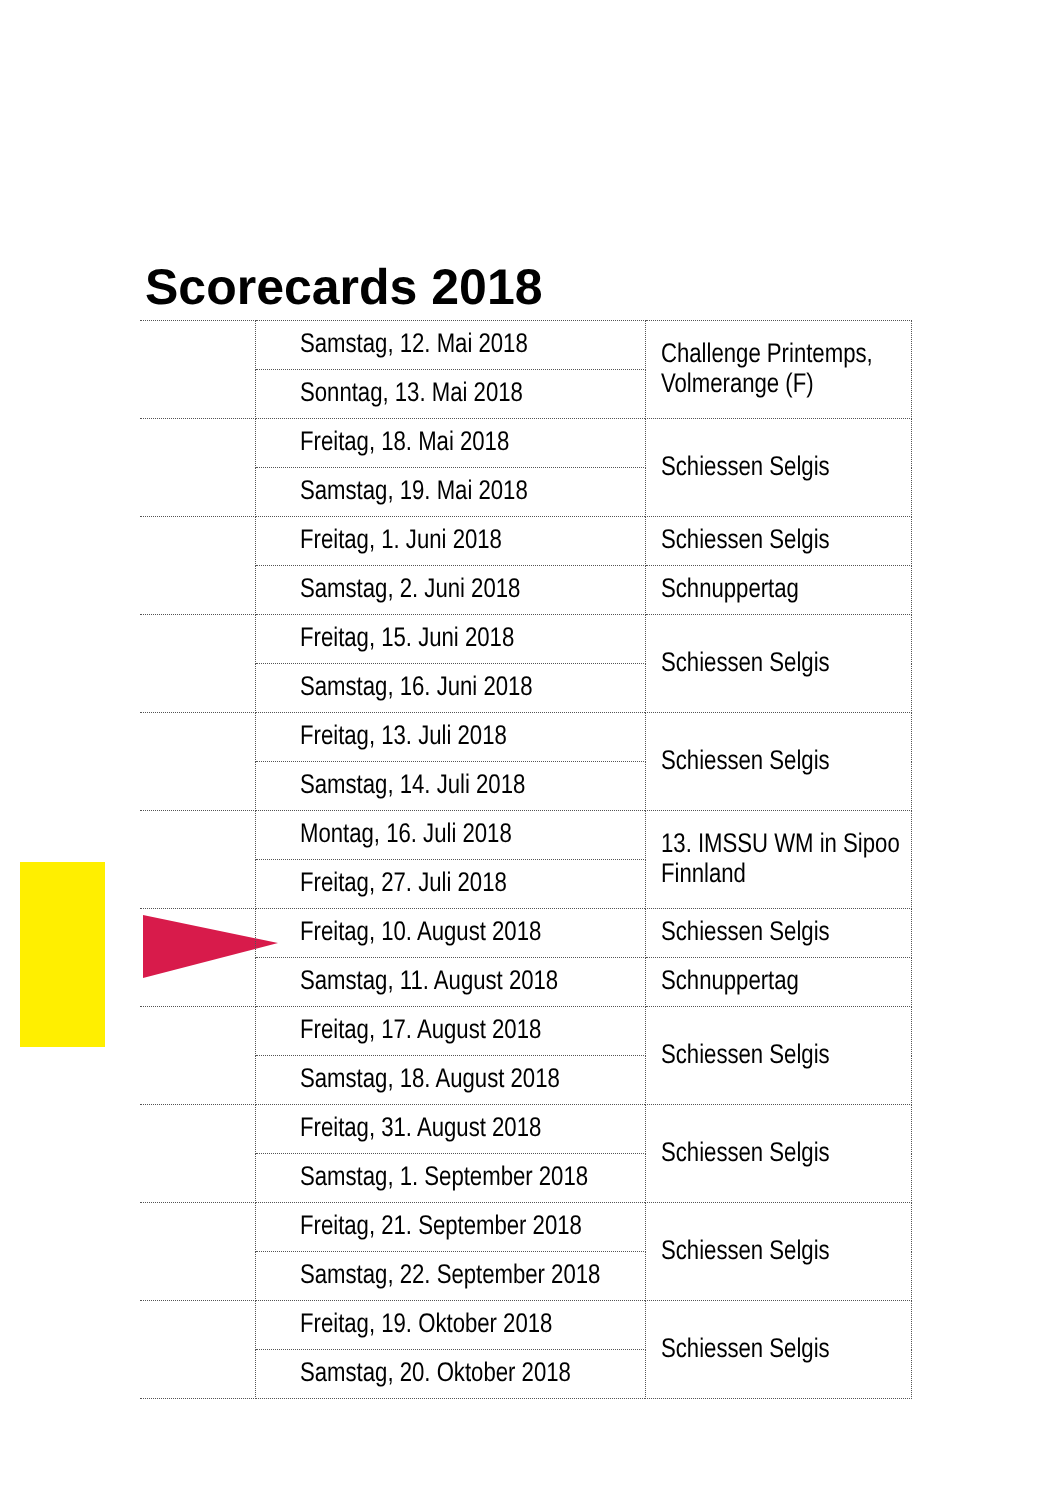Scorecards 2018
| | Samstag, 12. Mai 2018 | Challenge Printemps, Volmerange (F) |
| | Sonntag, 13. Mai 2018 | |
| | Freitag, 18. Mai 2018 | Schiessen Selgis |
| | Samstag, 19. Mai 2018 | |
| | Freitag, 1. Juni 2018 | Schiessen Selgis |
| | Samstag, 2. Juni 2018 | Schnuppertag |
| | Freitag, 15. Juni 2018 | Schiessen Selgis |
| | Samstag, 16. Juni 2018 | |
| | Freitag, 13. Juli 2018 | Schiessen Selgis |
| | Samstag, 14. Juli 2018 | |
| | Montag, 16. Juli 2018 | 13. IMSSU WM in Sipoo Finnland |
| | Freitag, 27. Juli 2018 | |
| | Freitag, 10. August 2018 | Schiessen Selgis |
| | Samstag, 11. August 2018 | Schnuppertag |
| | Freitag, 17. August 2018 | Schiessen Selgis |
| | Samstag, 18. August 2018 | |
| | Freitag, 31. August 2018 | Schiessen Selgis |
| | Samstag, 1. September 2018 | |
| | Freitag, 21. September 2018 | Schiessen Selgis |
| | Samstag, 22. September 2018 | |
| | Freitag, 19. Oktober 2018 | Schiessen Selgis |
| | Samstag, 20. Oktober 2018 | |